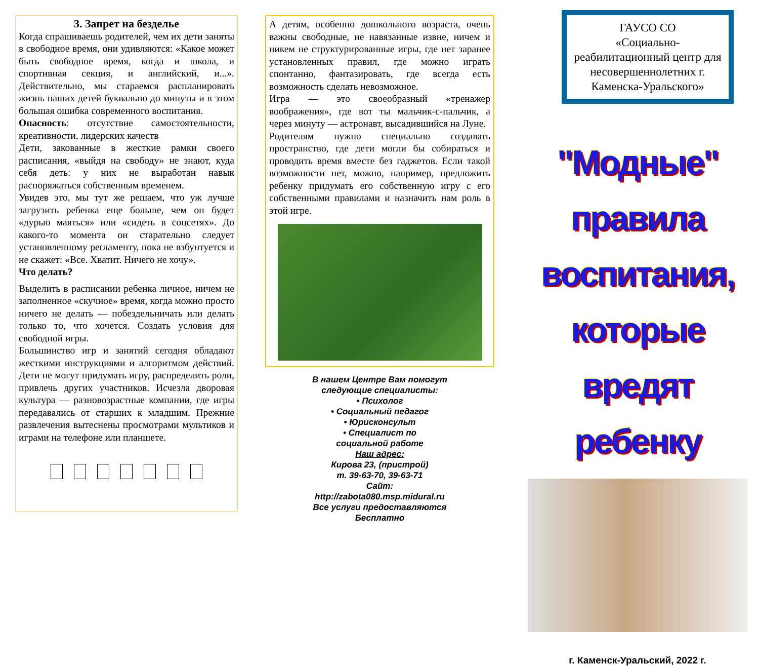3. Запрет на безделье
Когда спрашиваешь родителей, чем их дети заняты в свободное время, они удивляются: «Какое может быть свободное время, когда и школа, и спортивная секция, и английский, и...». Действительно, мы стараемся распланировать жизнь наших детей буквально до минуты и в этом большая ошибка современного воспитания.
Опасность: отсутствие самостоятельности, креативности, лидерских качеств
Дети, закованные в жесткие рамки своего расписания, «выйдя на свободу» не знают, куда себя деть: у них не выработан навык распоряжаться собственным временем.
Увидев это, мы тут же решаем, что уж лучше загрузить ребенка еще больше, чем он будет «дурью маяться» или «сидеть в соцсетях». До какого-то момента он старательно следует установленному регламенту, пока не взбунтуется и не скажет: «Все. Хватит. Ничего не хочу».
Что делать?
Выделить в расписании ребенка личное, ничем не заполненное «скучное» время, когда можно просто ничего не делать — побездельничать или делать только то, что хочется. Создать условия для свободной игры.
Большинство игр и занятий сегодня обладают жесткими инструкциями и алгоритмом действий. Дети не могут придумать игру, распределить роли, привлечь других участников. Исчезла дворовая культура — разновозрастные компании, где игры передавались от старших к младшим. Прежние развлечения вытеснены просмотрами мультиков и играми на телефоне или планшете.
А детям, особенно дошкольного возраста, очень важны свободные, не навязанные извне, ничем и никем не структурированные игры, где нет заранее установленных правил, где можно играть спонтанно, фантазировать, где всегда есть возможность сделать невозможное.
Игра — это своеобразный «тренажер воображения», где вот ты мальчик-с-пальчик, а через минуту — астронавт, высадившийся на Луне.
Родителям нужно специально создавать пространство, где дети могли бы собираться и проводить время вместе без гаджетов. Если такой возможности нет, можно, например, предложить ребенку придумать его собственную игру с его собственными правилами и назначить нам роль в этой игре.
В нашем Центре Вам помогут
следующие специалисты:
• Психолог
• Социальный педагог
• Юрисконсульт
• Специалист по
социальной работе
Наш адрес:
Кирова 23, (пристрой)
т. 39-63-70, 39-63-71
Сайт:
http://zabota080.msp.midural.ru
Все услуги предоставляются
Бесплатно
ГАУСО СО
«Социально-реабилитационный центр для несовершеннолетних г. Каменска-Уральского»
"Модные" правила воспитания, которые вредят ребенку
г. Каменск-Уральский, 2022 г.